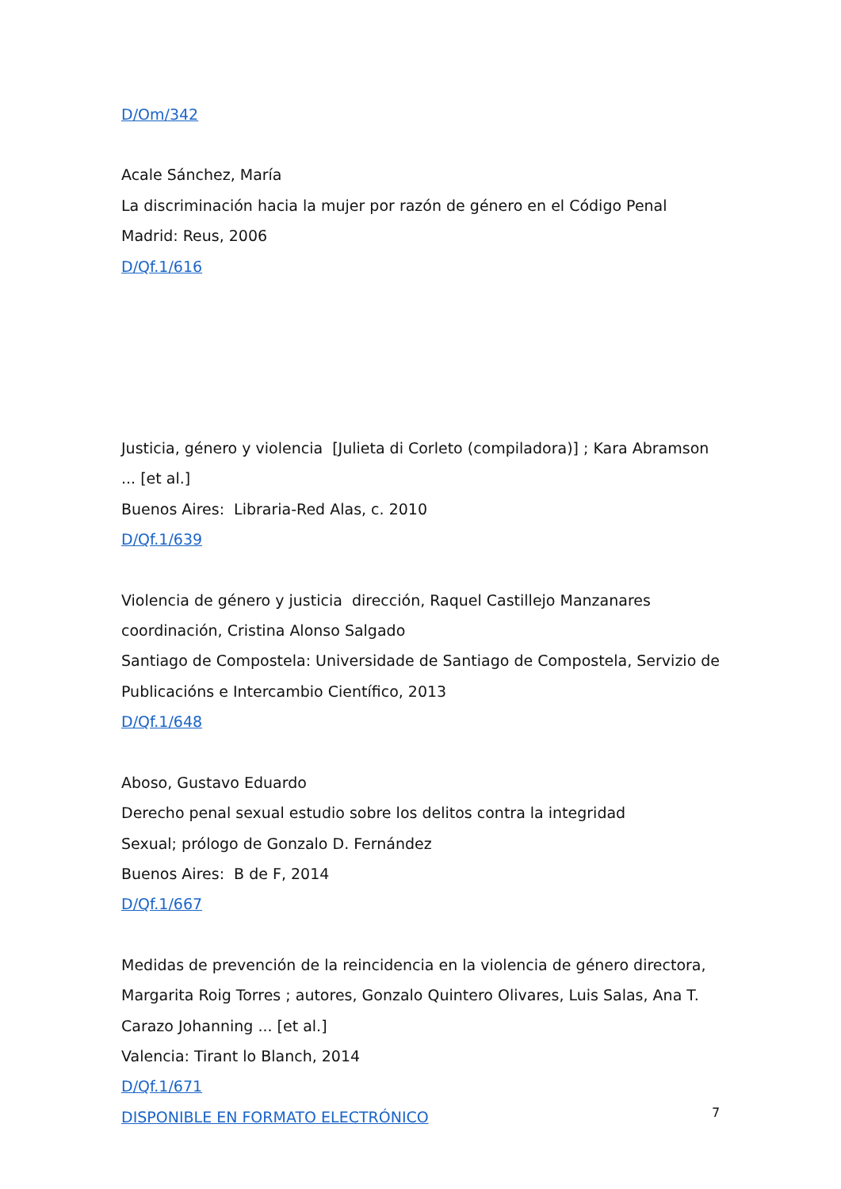D/Om/342
Acale Sánchez, María
La discriminación hacia la mujer por razón de género en el Código Penal
Madrid: Reus, 2006
D/Qf.1/616
Justicia, género y violencia [Julieta di Corleto (compiladora)] ; Kara Abramson ... [et al.]
Buenos Aires: Libraria-Red Alas, c. 2010
D/Qf.1/639
Violencia de género y justicia dirección, Raquel Castillejo Manzanares coordinación, Cristina Alonso Salgado
Santiago de Compostela: Universidade de Santiago de Compostela, Servizio de Publicacións e Intercambio Científico, 2013
D/Qf.1/648
Aboso, Gustavo Eduardo
Derecho penal sexual estudio sobre los delitos contra la integridad
Sexual; prólogo de Gonzalo D. Fernández
Buenos Aires: B de F, 2014
D/Qf.1/667
Medidas de prevención de la reincidencia en la violencia de género directora, Margarita Roig Torres ; autores, Gonzalo Quintero Olivares, Luis Salas, Ana T. Carazo Johanning ... [et al.]
Valencia: Tirant lo Blanch, 2014
D/Qf.1/671
DISPONIBLE EN FORMATO ELECTRÓNICO
7